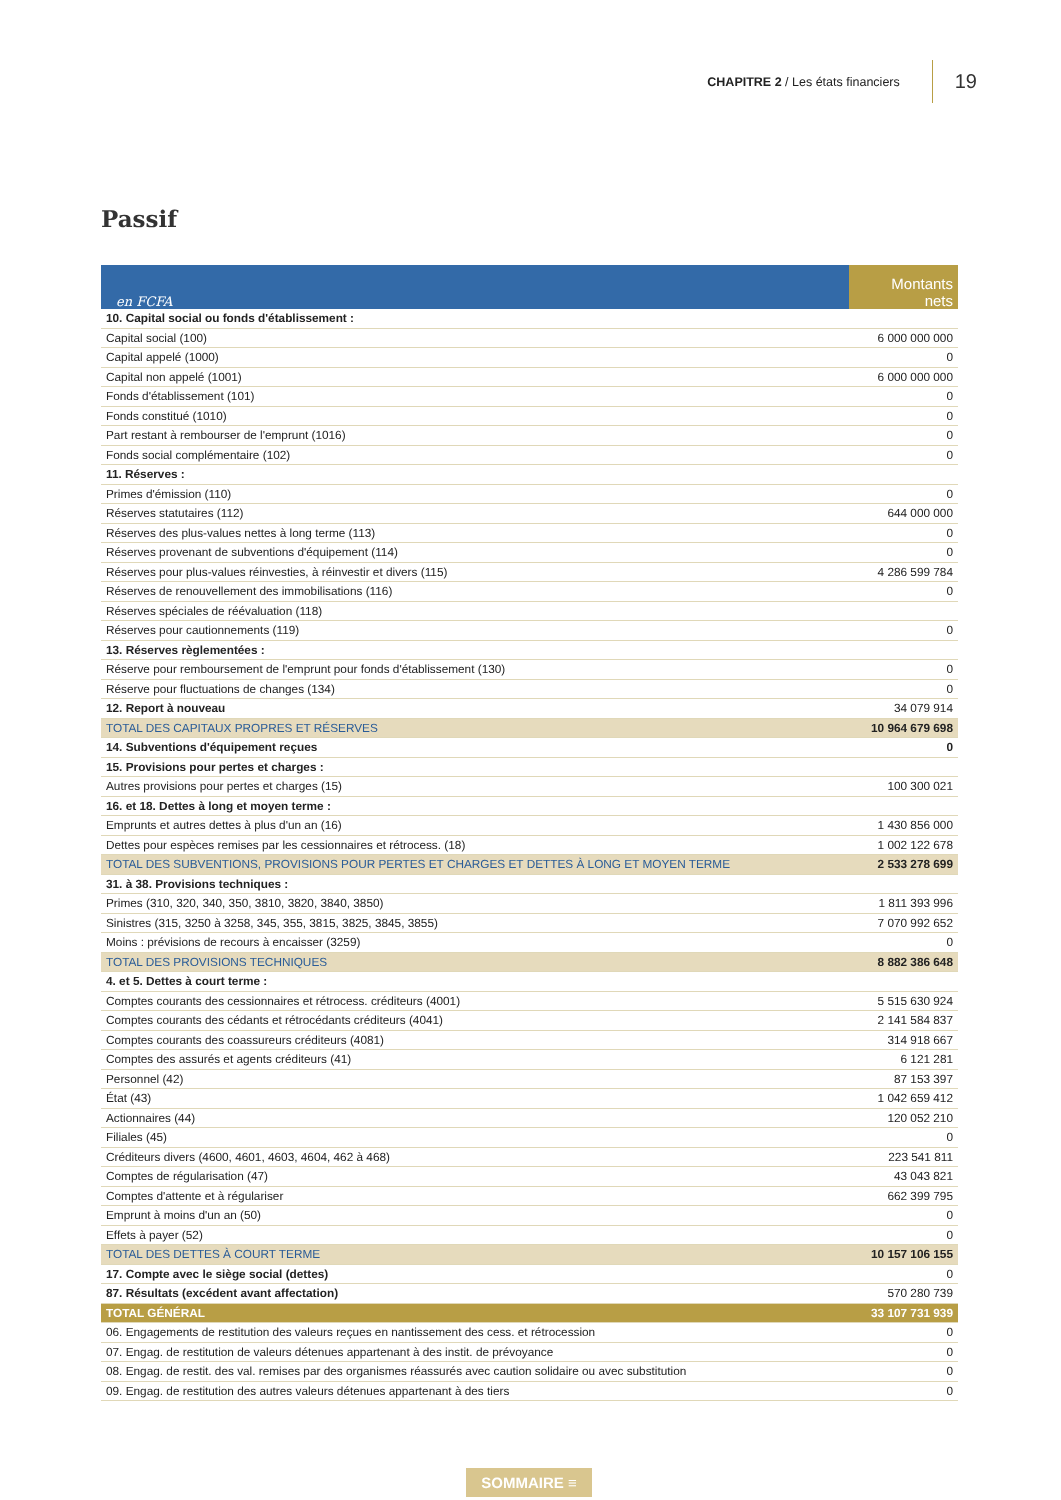CHAPITRE 2 / Les états financiers 19
Passif
| en FCFA | Montants nets |
| --- | --- |
| 10. Capital social ou fonds d'établissement : | |
| Capital social (100) | 6 000 000 000 |
| Capital appelé (1000) | 0 |
| Capital non appelé (1001) | 6 000 000 000 |
| Fonds d'établissement (101) | 0 |
| Fonds constitué (1010) | 0 |
| Part restant à rembourser de l'emprunt (1016) | 0 |
| Fonds social complémentaire (102) | 0 |
| 11. Réserves : | |
| Primes d'émission (110) | 0 |
| Réserves statutaires (112) | 644 000 000 |
| Réserves des plus-values nettes à long terme (113) | 0 |
| Réserves provenant de subventions d'équipement (114) | 0 |
| Réserves pour plus-values réinvesties, à réinvestir et divers (115) | 4 286 599 784 |
| Réserves de renouvellement des immobilisations (116) | 0 |
| Réserves spéciales de réévaluation (118) | |
| Réserves pour cautionnements (119) | 0 |
| 13. Réserves règlementées : | |
| Réserve pour remboursement de l'emprunt pour fonds d'établissement (130) | 0 |
| Réserve pour fluctuations de changes (134) | 0 |
| 12. Report à nouveau | 34 079 914 |
| TOTAL DES CAPITAUX PROPRES ET RÉSERVES | 10 964 679 698 |
| 14. Subventions d'équipement reçues | 0 |
| 15. Provisions pour pertes et charges : | |
| Autres provisions pour pertes et charges (15) | 100 300 021 |
| 16. et 18. Dettes à long et moyen terme : | |
| Emprunts et autres dettes à plus d'un an (16) | 1 430 856 000 |
| Dettes pour espèces remises par les cessionnaires et rétrocess. (18) | 1 002 122 678 |
| TOTAL DES SUBVENTIONS, PROVISIONS POUR PERTES ET CHARGES ET DETTES À LONG ET MOYEN TERME | 2 533 278 699 |
| 31. à 38. Provisions techniques : | |
| Primes (310, 320, 340, 350, 3810, 3820, 3840, 3850) | 1 811 393 996 |
| Sinistres (315, 3250 à 3258, 345, 355, 3815, 3825, 3845, 3855) | 7 070 992 652 |
| Moins : prévisions de recours à encaisser (3259) | 0 |
| TOTAL DES PROVISIONS TECHNIQUES | 8 882 386 648 |
| 4. et 5. Dettes à court terme : | |
| Comptes courants des cessionnaires et rétrocess. créditeurs (4001) | 5 515 630 924 |
| Comptes courants des cédants et rétrocédants créditeurs (4041) | 2 141 584 837 |
| Comptes courants des coassureurs créditeurs (4081) | 314 918 667 |
| Comptes des assurés et agents créditeurs (41) | 6 121 281 |
| Personnel (42) | 87 153 397 |
| État (43) | 1 042 659 412 |
| Actionnaires (44) | 120 052 210 |
| Filiales (45) | 0 |
| Créditeurs divers (4600, 4601, 4603, 4604, 462 à 468) | 223 541 811 |
| Comptes de régularisation (47) | 43 043 821 |
| Comptes d'attente et à régulariser | 662 399 795 |
| Emprunt à moins d'un an (50) | 0 |
| Effets à payer (52) | 0 |
| TOTAL DES DETTES À COURT TERME | 10 157 106 155 |
| 17. Compte avec le siège social (dettes) | 0 |
| 87. Résultats (excédent avant affectation) | 570 280 739 |
| TOTAL GÉNÉRAL | 33 107 731 939 |
| 06. Engagements de restitution des valeurs reçues en nantissement des cess. et rétrocession | 0 |
| 07. Engag. de restitution de valeurs détenues appartenant à des instit. de prévoyance | 0 |
| 08. Engag. de restit. des val. remises par des organismes réassurés avec caution solidaire ou avec substitution | 0 |
| 09. Engag. de restitution des autres valeurs détenues appartenant à des tiers | 0 |
SOMMAIRE ≡